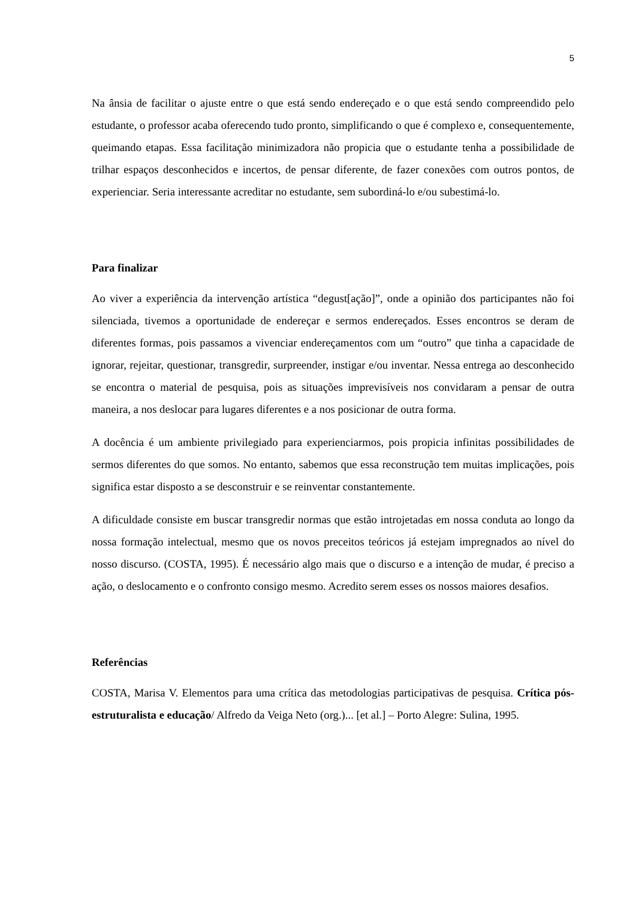5
Na ânsia de facilitar o ajuste entre o que está sendo endereçado e o que está sendo compreendido pelo estudante, o professor acaba oferecendo tudo pronto, simplificando o que é complexo e, consequentemente, queimando etapas. Essa facilitação minimizadora não propicia que o estudante tenha a possibilidade de trilhar espaços desconhecidos e incertos, de pensar diferente, de fazer conexões com outros pontos, de experienciar. Seria interessante acreditar no estudante, sem subordiná-lo e/ou subestimá-lo.
Para finalizar
Ao viver a experiência da intervenção artística “degust[ação]”, onde a opinião dos participantes não foi silenciada, tivemos a oportunidade de endereçar e sermos endereçados. Esses encontros se deram de diferentes formas, pois passamos a vivenciar endereçamentos com um “outro” que tinha a capacidade de ignorar, rejeitar, questionar, transgredir, surpreender, instigar e/ou inventar. Nessa entrega ao desconhecido se encontra o material de pesquisa, pois as situações imprevisíveis nos convidaram a pensar de outra maneira, a nos deslocar para lugares diferentes e a nos posicionar de outra forma.
A docência é um ambiente privilegiado para experienciarmos, pois propicia infinitas possibilidades de sermos diferentes do que somos. No entanto, sabemos que essa reconstrução tem muitas implicações, pois significa estar disposto a se desconstruir e se reinventar constantemente.
A dificuldade consiste em buscar transgredir normas que estão introjetadas em nossa conduta ao longo da nossa formação intelectual, mesmo que os novos preceitos teóricos já estejam impregnados ao nível do nosso discurso. (COSTA, 1995). É necessário algo mais que o discurso e a intenção de mudar, é preciso a ação, o deslocamento e o confronto consigo mesmo. Acredito serem esses os nossos maiores desafios.
Referências
COSTA, Marisa V. Elementos para uma crítica das metodologias participativas de pesquisa. Crítica pós-estruturalista e educação/ Alfredo da Veiga Neto (org.)... [et al.] – Porto Alegre: Sulina, 1995.